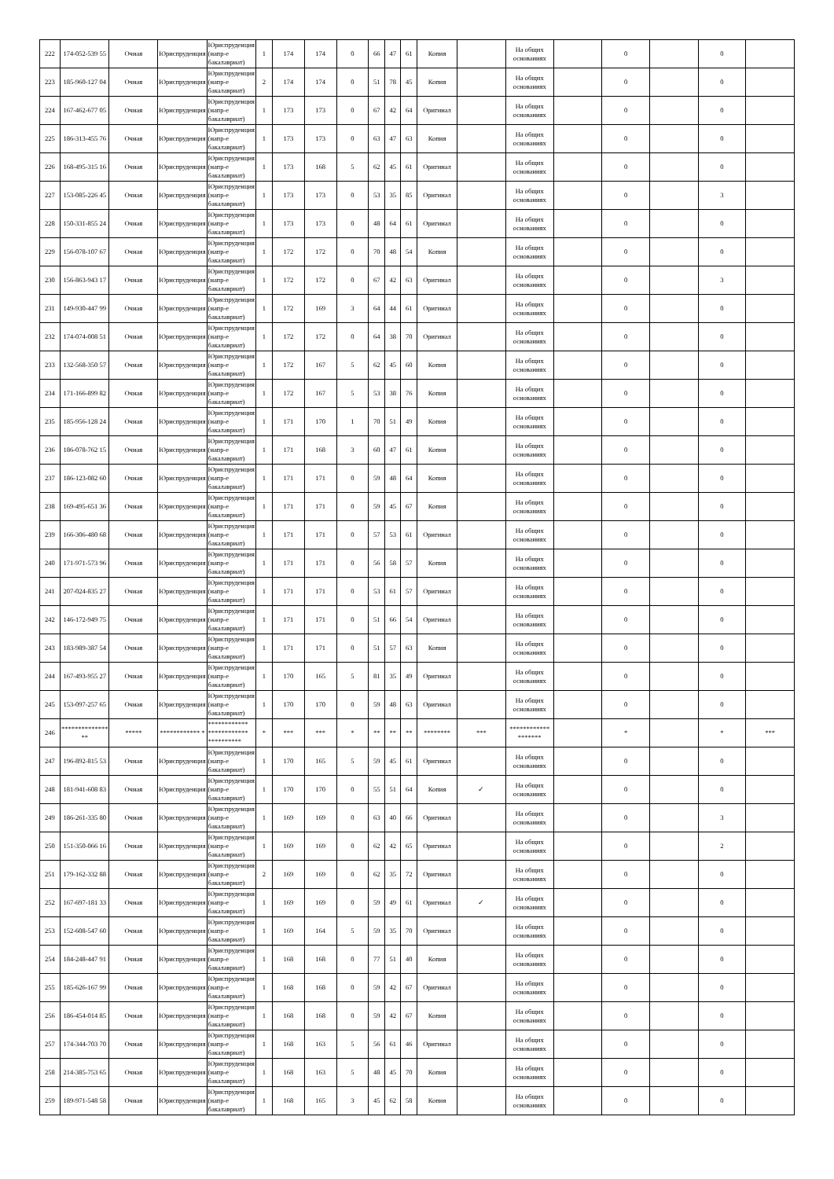| 222 | 174-052-539 55 | Очная | Юриспруденция | Юриспруденция (напр-е бакалавриат) | 1 | 174 | 174 | 0 | 66 | 47 | 61 | Копия | | На общих основаниях | | 0 | | 0 | |
| 223 | 185-960-127 04 | Очная | Юриспруденция | Юриспруденция (напр-е бакалавриат) | 2 | 174 | 174 | 0 | 51 | 78 | 45 | Копия | | На общих основаниях | | 0 | | 0 | |
| 224 | 167-462-677 05 | Очная | Юриспруденция | Юриспруденция (напр-е бакалавриат) | 1 | 173 | 173 | 0 | 67 | 42 | 64 | Оригинал | | На общих основаниях | | 0 | | 0 | |
| 225 | 186-313-455 76 | Очная | Юриспруденция | Юриспруденция (напр-е бакалавриат) | 1 | 173 | 173 | 0 | 63 | 47 | 63 | Копия | | На общих основаниях | | 0 | | 0 | |
| 226 | 168-495-315 16 | Очная | Юриспруденция | Юриспруденция (напр-е бакалавриат) | 1 | 173 | 168 | 5 | 62 | 45 | 61 | Оригинал | | На общих основаниях | | 0 | | 0 | |
| 227 | 153-085-226 45 | Очная | Юриспруденция | Юриспруденция (напр-е бакалавриат) | 1 | 173 | 173 | 0 | 53 | 35 | 85 | Оригинал | | На общих основаниях | | 0 | | 3 | |
| 228 | 150-331-855 24 | Очная | Юриспруденция | Юриспруденция (напр-е бакалавриат) | 1 | 173 | 173 | 0 | 48 | 64 | 61 | Оригинал | | На общих основаниях | | 0 | | 0 | |
| 229 | 156-078-107 67 | Очная | Юриспруденция | Юриспруденция (напр-е бакалавриат) | 1 | 172 | 172 | 0 | 70 | 48 | 54 | Копия | | На общих основаниях | | 0 | | 0 | |
| 230 | 156-863-943 17 | Очная | Юриспруденция | Юриспруденция (напр-е бакалавриат) | 1 | 172 | 172 | 0 | 67 | 42 | 63 | Оригинал | | На общих основаниях | | 0 | | 3 | |
| 231 | 149-930-447 99 | Очная | Юриспруденция | Юриспруденция (напр-е бакалавриат) | 1 | 172 | 169 | 3 | 64 | 44 | 61 | Оригинал | | На общих основаниях | | 0 | | 0 | |
| 232 | 174-074-008 51 | Очная | Юриспруденция | Юриспруденция (напр-е бакалавриат) | 1 | 172 | 172 | 0 | 64 | 38 | 70 | Оригинал | | На общих основаниях | | 0 | | 0 | |
| 233 | 132-568-350 57 | Очная | Юриспруденция | Юриспруденция (напр-е бакалавриат) | 1 | 172 | 167 | 5 | 62 | 45 | 60 | Копия | | На общих основаниях | | 0 | | 0 | |
| 234 | 171-166-899 82 | Очная | Юриспруденция | Юриспруденция (напр-е бакалавриат) | 1 | 172 | 167 | 5 | 53 | 38 | 76 | Копия | | На общих основаниях | | 0 | | 0 | |
| 235 | 185-956-128 24 | Очная | Юриспруденция | Юриспруденция (напр-е бакалавриат) | 1 | 171 | 170 | 1 | 70 | 51 | 49 | Копия | | На общих основаниях | | 0 | | 0 | |
| 236 | 186-078-762 15 | Очная | Юриспруденция | Юриспруденция (напр-е бакалавриат) | 1 | 171 | 168 | 3 | 60 | 47 | 61 | Копия | | На общих основаниях | | 0 | | 0 | |
| 237 | 186-123-082 60 | Очная | Юриспруденция | Юриспруденция (напр-е бакалавриат) | 1 | 171 | 171 | 0 | 59 | 48 | 64 | Копия | | На общих основаниях | | 0 | | 0 | |
| 238 | 169-495-651 36 | Очная | Юриспруденция | Юриспруденция (напр-е бакалавриат) | 1 | 171 | 171 | 0 | 59 | 45 | 67 | Копия | | На общих основаниях | | 0 | | 0 | |
| 239 | 166-306-480 68 | Очная | Юриспруденция | Юриспруденция (напр-е бакалавриат) | 1 | 171 | 171 | 0 | 57 | 53 | 61 | Оригинал | | На общих основаниях | | 0 | | 0 | |
| 240 | 171-971-573 96 | Очная | Юриспруденция | Юриспруденция (напр-е бакалавриат) | 1 | 171 | 171 | 0 | 56 | 58 | 57 | Копия | | На общих основаниях | | 0 | | 0 | |
| 241 | 207-024-835 27 | Очная | Юриспруденция | Юриспруденция (напр-е бакалавриат) | 1 | 171 | 171 | 0 | 53 | 61 | 57 | Оригинал | | На общих основаниях | | 0 | | 0 | |
| 242 | 146-172-949 75 | Очная | Юриспруденция | Юриспруденция (напр-е бакалавриат) | 1 | 171 | 171 | 0 | 51 | 66 | 54 | Оригинал | | На общих основаниях | | 0 | | 0 | |
| 243 | 183-989-387 54 | Очная | Юриспруденция | Юриспруденция (напр-е бакалавриат) | 1 | 171 | 171 | 0 | 51 | 57 | 63 | Копия | | На общих основаниях | | 0 | | 0 | |
| 244 | 167-493-955 27 | Очная | Юриспруденция | Юриспруденция (напр-е бакалавриат) | 1 | 170 | 165 | 5 | 81 | 35 | 49 | Оригинал | | На общих основаниях | | 0 | | 0 | |
| 245 | 153-097-257 65 | Очная | Юриспруденция | Юриспруденция (напр-е бакалавриат) | 1 | 170 | 170 | 0 | 59 | 48 | 63 | Оригинал | | На общих основаниях | | 0 | | 0 | |
| 246 | ************** ** | ***** | ************ * | ************ ************ ********** | * | *** | *** | * | ** | ** | ** | ******** | *** | ************ ******* | | * | | * | *** |
| 247 | 196-892-815 53 | Очная | Юриспруденция | Юриспруденция (напр-е бакалавриат) | 1 | 170 | 165 | 5 | 59 | 45 | 61 | Оригинал | | На общих основаниях | | 0 | | 0 | |
| 248 | 181-941-608 83 | Очная | Юриспруденция | Юриспруденция (напр-е бакалавриат) | 1 | 170 | 170 | 0 | 55 | 51 | 64 | Копия | ✓ | На общих основаниях | | 0 | | 0 | |
| 249 | 186-261-335 80 | Очная | Юриспруденция | Юриспруденция (напр-е бакалавриат) | 1 | 169 | 169 | 0 | 63 | 40 | 66 | Оригинал | | На общих основаниях | | 0 | | 3 | |
| 250 | 151-350-066 16 | Очная | Юриспруденция | Юриспруденция (напр-е бакалавриат) | 1 | 169 | 169 | 0 | 62 | 42 | 65 | Оригинал | | На общих основаниях | | 0 | | 2 | |
| 251 | 179-162-332 88 | Очная | Юриспруденция | Юриспруденция (напр-е бакалавриат) | 2 | 169 | 169 | 0 | 62 | 35 | 72 | Оригинал | | На общих основаниях | | 0 | | 0 | |
| 252 | 167-697-181 33 | Очная | Юриспруденция | Юриспруденция (напр-е бакалавриат) | 1 | 169 | 169 | 0 | 59 | 49 | 61 | Оригинал | ✓ | На общих основаниях | | 0 | | 0 | |
| 253 | 152-608-547 60 | Очная | Юриспруденция | Юриспруденция (напр-е бакалавриат) | 1 | 169 | 164 | 5 | 59 | 35 | 70 | Оригинал | | На общих основаниях | | 0 | | 0 | |
| 254 | 184-248-447 91 | Очная | Юриспруденция | Юриспруденция (напр-е бакалавриат) | 1 | 168 | 168 | 0 | 77 | 51 | 40 | Копия | | На общих основаниях | | 0 | | 0 | |
| 255 | 185-626-167 99 | Очная | Юриспруденция | Юриспруденция (напр-е бакалавриат) | 1 | 168 | 168 | 0 | 59 | 42 | 67 | Оригинал | | На общих основаниях | | 0 | | 0 | |
| 256 | 186-454-014 85 | Очная | Юриспруденция | Юриспруденция (напр-е бакалавриат) | 1 | 168 | 168 | 0 | 59 | 42 | 67 | Копия | | На общих основаниях | | 0 | | 0 | |
| 257 | 174-344-703 70 | Очная | Юриспруденция | Юриспруденция (напр-е бакалавриат) | 1 | 168 | 163 | 5 | 56 | 61 | 46 | Оригинал | | На общих основаниях | | 0 | | 0 | |
| 258 | 214-385-753 65 | Очная | Юриспруденция | Юриспруденция (напр-е бакалавриат) | 1 | 168 | 163 | 5 | 48 | 45 | 70 | Копия | | На общих основаниях | | 0 | | 0 | |
| 259 | 189-971-548 58 | Очная | Юриспруденция | Юриспруденция (напр-е бакалавриат) | 1 | 168 | 165 | 3 | 45 | 62 | 58 | Копия | | На общих основаниях | | 0 | | 0 | |